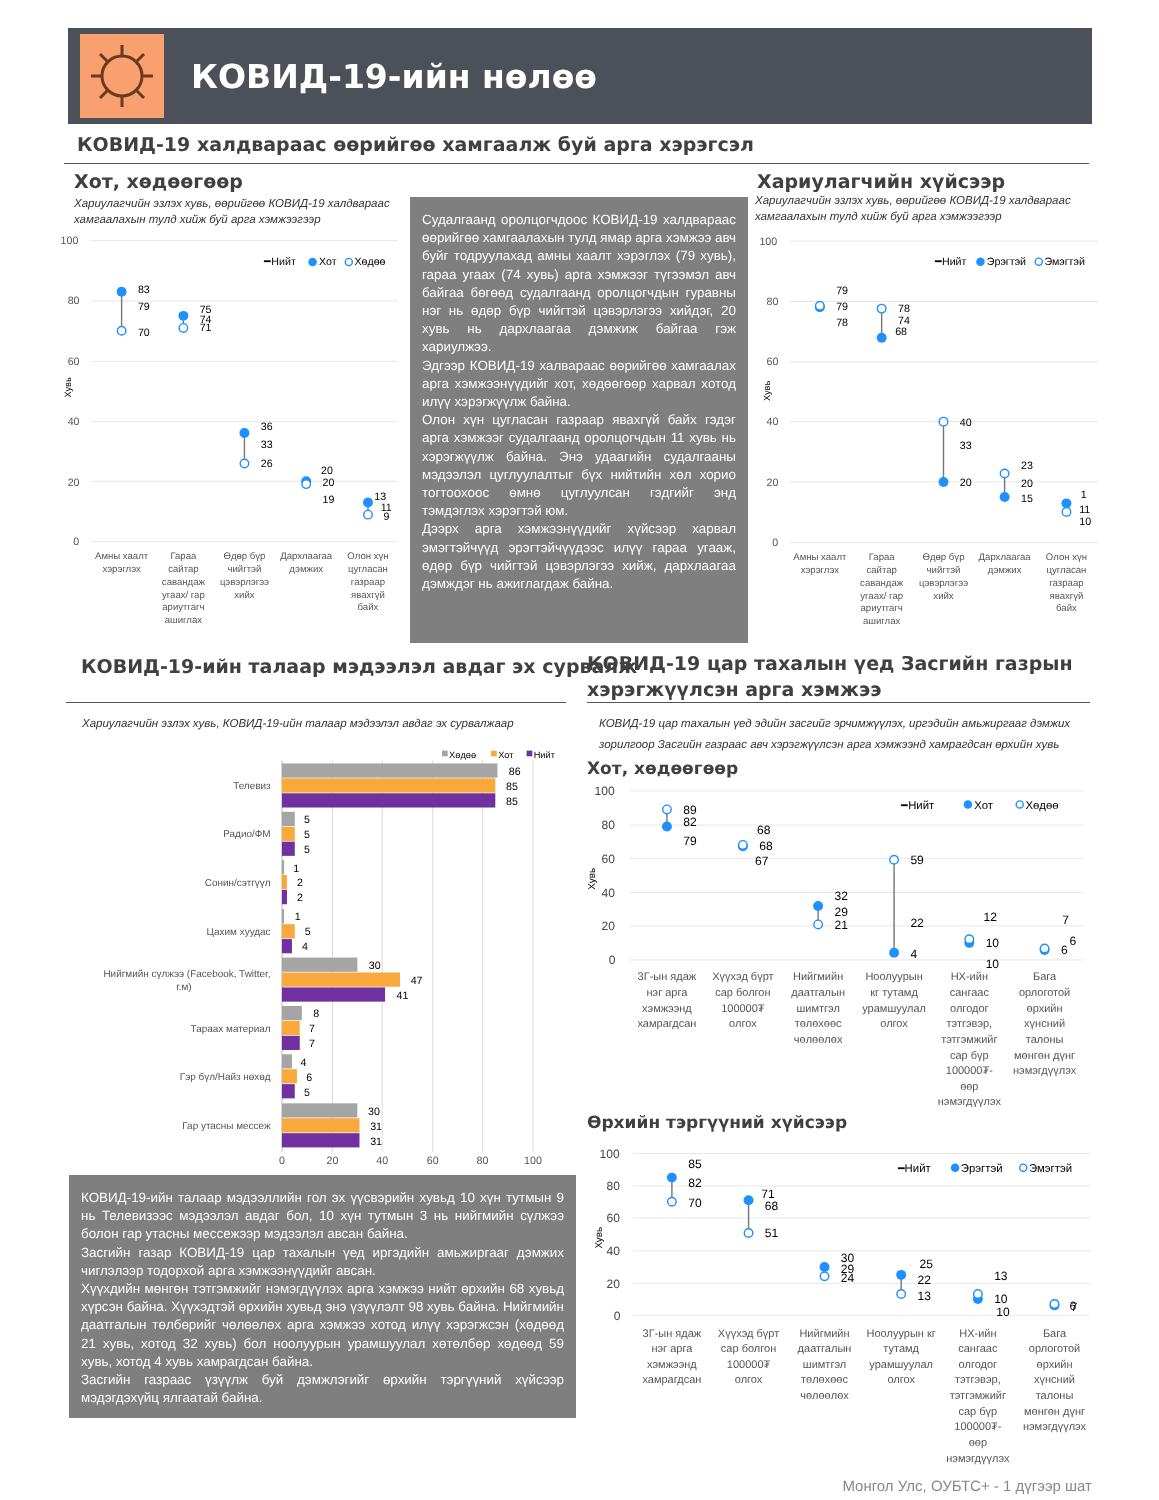КОВИД-19-ийн нөлөө
КОВИД-19 халдвараас өөрийгөө хамгаалж буй арга хэрэгсэл
Хот, хөдөөгөөр
Хариулагчийн эзлэх хувь, өөрийгөө КОВИД-19 халдвараас хамгаалахын тулд хийж буй арга хэмжээгээр
100
80
60
40
20
0
Хувь
━Нийт
Хот
Хөдөө
83
79
70
75
74
71
36
33
26
20
20
19
13
11
9
Амны хаалт
хэрэглэх
Гараа
сайтар
савандаж
угаах/ гар
ариутгагч
ашиглах
Өдөр бүр
чийгтэй
цэвэрлэгээ
хийх
Дархлаагаа
дэмжих
Олон хүн
цугласан
газраар
явахгүй
байх
Судалгаанд оролцогчдоос КОВИД-19 халдвараас өөрийгөө хамгаалахын тулд ямар арга хэмжээ авч буйг тодруулахад амны хаалт хэрэглэх (79 хувь), гараа угаах (74 хувь) арга хэмжээг түгээмэл авч байгаа бөгөөд судалгаанд оролцогчдын гуравны нэг нь өдөр бүр чийгтэй цэвэрлэгээ хийдэг, 20 хувь нь дархлаагаа дэмжиж байгаа гэж хариулжээ.
Эдгээр КОВИД-19 халвараас өөрийгөө хамгаалах арга хэмжээнүүдийг хот, хөдөөгөөр харвал хотод илүү хэрэгжүүлж байна.
Олон хүн цугласан газраар явахгүй байх гэдэг арга хэмжээг судалгаанд оролцогчдын 11 хувь нь хэрэгжүүлж байна. Энэ удаагийн судалгааны мэдээлэл цуглуулалтыг бүх нийтийн хөл хорио тогтоохоос өмнө цуглуулсан гэдгийг энд тэмдэглэх хэрэгтэй юм.
Дээрх арга хэмжээнүүдийг хүйсээр харвал эмэгтэйчүүд эрэгтэйчүүдээс илүү гараа угааж, өдөр бүр чийгтэй цэвэрлэгээ хийж, дархлаагаа дэмждэг нь ажиглагдаж байна.
Хариулагчийн хүйсээр
Хариулагчийн эзлэх хувь, өөрийгөө КОВИД-19 халдвараас хамгаалахын тулд хийж буй арга хэмжээгээр
100
80
60
40
20
0
Хувь
━Нийт
Эрэгтэй
Эмэгтэй
79
79
78
78
74
68
40
33
20
23
20
15
1
11
10
Амны хаалт
хэрэглэх
Гараа
сайтар
савандаж
угаах/ гар
ариутгагч
ашиглах
Өдөр бүр
чийгтэй
цэвэрлэгээ
хийх
Дархлаагаа
дэмжих
Олон хүн
цугласан
газраар
явахгүй
байх
КОВИД-19-ийн талаар мэдээлэл авдаг эх сурвалж
КОВИД-19 цар тахалын үед Засгийн газрын
хэрэгжүүлсэн арга хэмжээ
Хариулагчийн эзлэх хувь, КОВИД-19-ийн талаар мэдээлэл авдаг эх сурвалжаар
Хөдөө
Хот
Нийт
Телевиз
Радио/ФМ
Сонин/сэтгүүл
Цахим хуудас
Нийгмийн сүлжээ (Facebook, Twitter,
г.м)
Тараах материал
Гэр бүл/Найз нөхөд
Гар утасны мессеж
86
85
85
5
5
5
1
2
2
1
5
4
30
47
41
8
7
7
4
6
5
30
31
31
0
20
40
60
80
100
КОВИД-19-ийн талаар мэдээллийн гол эх үүсвэрийн хувьд 10 хүн тутмын 9 нь Телевизээс мэдээлэл авдаг бол, 10 хүн тутмын 3 нь нийгмийн сүлжээ болон гар утасны мессежээр мэдээлэл авсан байна.
Засгийн газар КОВИД-19 цар тахалын үед иргэдийн амьжиргааг дэмжих чиглэлээр тодорхой арга хэмжээнүүдийг авсан.
Хүүхдийн мөнгөн тэтгэмжийг нэмэгдүүлэх арга хэмжээ нийт өрхийн 68 хувьд хүрсэн байна. Хүүхэдтэй өрхийн хувьд энэ үзүүлэлт 98 хувь байна. Нийгмийн даатгалын төлбөрийг чөлөөлөх арга хэмжээ хотод илүү хэрэгжсэн (хөдөөд 21 хувь, хотод 32 хувь) бол ноолуурын урамшуулал хөтөлбөр хөдөөд 59 хувь, хотод 4 хувь хамрагдсан байна.
Засгийн газраас үзүүлж буй дэмжлэгийг өрхийн тэргүүний хүйсээр мэдэгдэхүйц ялгаатай байна.
КОВИД-19 цар тахалын үед эдийн засгийг эрчимжүүлэх, иргэдийн амьжиргааг дэмжих зорилгоор Засгийн газраас авч хэрэгжүүлсэн арга хэмжээнд хамрагдсан өрхийн хувь
Хот, хөдөөгөөр
100
80
60
40
20
0
Хувь
━Нийт
Хот
Хөдөө
89
82
79
68
68
67
32
29
21
59
22
4
12
10
10
7
6
6
3Г-ын ядаж
нэг арга
хэмжээнд
хамрагдсан
Хүүхэд бүрт
сар болгон
100000₮
олгох
Нийгмийн
даатгалын
шимтгэл
төлөхөөс
чөлөөлөх
Ноолуурын
кг тутамд
урамшуулал
олгох
НХ-ийн
сангаас
олгодог
тэтгэвэр,
тэтгэмжийг
сар бүр
100000₮-
өөр
нэмэгдүүлэх
Бага
орлоготой
өрхийн
хүнсний
талоны
мөнгөн дүнг
нэмэгдүүлэх
Өрхийн тэргүүний хүйсээр
100
80
60
40
20
0
Хувь
━Нийт
Эрэгтэй
Эмэгтэй
85
82
70
71
68
51
30
29
24
25
22
13
13
10
10
6
7
3Г-ын ядаж
нэг арга
хэмжээнд
хамрагдсан
Хүүхэд бүрт
сар болгон
100000₮
олгох
Нийгмийн
даатгалын
шимтгэл
төлөхөөс
чөлөөлөх
Ноолуурын кг
тутамд
урамшуулал
олгох
НХ-ийн
сангаас
олгодог
тэтгэвэр,
тэтгэмжийг
сар бүр
100000₮-
өөр
нэмэгдүүлэх
Бага
орлоготой
өрхийн
хүнсний
талоны
мөнгөн дүнг
нэмэгдүүлэх
Монгол Улс, ОУБТС+ - 1 дүгээр шат